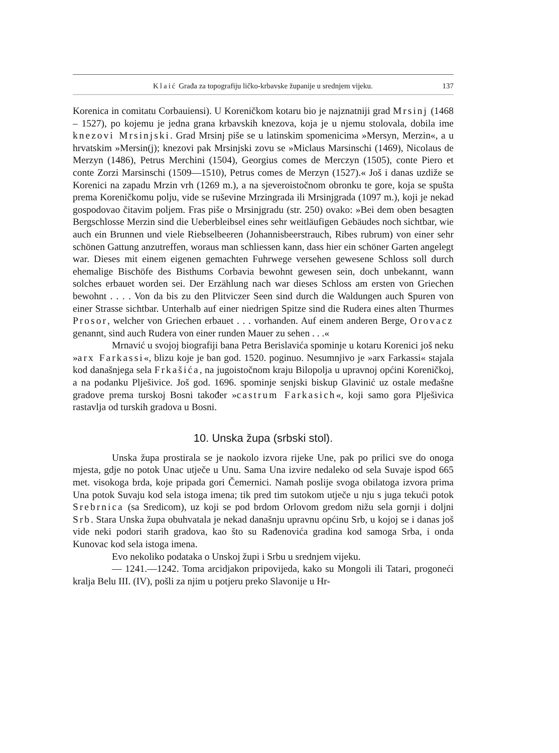Klaić Građa za topografiju ličko-krbavske županije u srednjem vijeku. 137
Korenica in comitatu Corbauiensi). U Koreničkom kotaru bio je najznatniji grad Mrsinj (1468 – 1527), po kojemu je jedna grana krbavskih knezova, koja je u njemu stolovala, dobila ime knezovi Mrsinjski. Grad Mrsinj piše se u latinskim spomenicima »Mersyn, Merzin«, a u hrvatskim »Mersin(j); knezovi pak Mrsinjski zovu se »Miclaus Marsinschi (1469), Nicolaus de Merzyn (1486), Petrus Merchini (1504), Georgius comes de Merczyn (1505), conte Piero et conte Zorzi Marsinschi (1509—1510), Petrus comes de Merzyn (1527).« Još i danas uzdiže se Korenici na zapadu Mrzin vrh (1269 m.), a na sjeveroistočnom obronku te gore, koja se spušta prema Koreničkomu polju, vide se ruševine Mrzingrada ili Mrsinjgrada (1097 m.), koji je nekad gospodovao čitavim poljem. Fras piše o Mrsinjgradu (str. 250) ovako: »Bei dem oben besagten Bergschlosse Merzin sind die Ueberbleibsel eines sehr weitläufigen Gebäudes noch sichtbar, wie auch ein Brunnen und viele Riebselbeeren (Johannisbeerstrauch, Ribes rubrum) von einer sehr schönen Gattung anzutreffen, woraus man schliessen kann, dass hier ein schöner Garten angelegt war. Dieses mit einem eigenen gemachten Fuhrwege versehen gewesene Schloss soll durch ehemalige Bischöfe des Bisthums Corbavia bewohnt gewesen sein, doch unbekannt, wann solches erbauet worden sei. Der Erzählung nach war dieses Schloss am ersten von Griechen bewohnt . . . . Von da bis zu den Plitviczer Seen sind durch die Waldungen auch Spuren von einer Strasse sichtbar. Unterhalb auf einer niedrigen Spitze sind die Rudera eines alten Thurmes Prosor, welcher von Griechen erbauet . . . vorhanden. Auf einem anderen Berge, Orovacz genannt, sind auch Rudera von einer runden Mauer zu sehen . . .«
Mrnavić u svojoj biografiji bana Petra Berislavića spominje u kotaru Korenici još neku »arx Farkassi«, blizu koje je ban god. 1520. poginuo. Nesumnjivo je »arx Farkassi« stajala kod današnjega sela Frkašića, na jugoistočnom kraju Bilopolja u upravnoj općini Koreničkoj, a na podanku Plješivice. Još god. 1696. spominje senjski biskup Glavinić uz ostale međašne gradove prema turskoj Bosni također »castrum Farkasich«, koji samo gora Plješivica rastavlja od turskih gradova u Bosni.
10. Unska župa (srbski stol).
Unska župa prostirala se je naokolo izvora rijeke Une, pak po prilici sve do onoga mjesta, gdje no potok Unac utječe u Unu. Sama Una izvire nedaleko od sela Suvaje ispod 665 met. visokoga brda, koje pripada gori Čemernici. Namah poslije svoga obilatoga izvora prima Una potok Suvaju kod sela istoga imena; tik pred tim sutokom utječe u nju s juga tekući potok Srebrnica (sa Sredicom), uz koji se pod brdom Orlovom gredom nižu sela gornji i doljni Srb. Stara Unska župa obuhvatala je nekad današnju upravnu općinu Srb, u kojoj se i danas još vide neki podori starih gradova, kao što su Rađenovića gradina kod samoga Srba, i onda Kunovac kod sela istoga imena.
Evo nekoliko podataka o Unskoj župi i Srbu u srednjem vijeku.
— 1241.—1242. Toma arcidjakon pripovijeda, kako su Mongoli ili Tatari, progoneći kralja Belu III. (IV), pošli za njim u potjeru preko Slavonije u Hr-